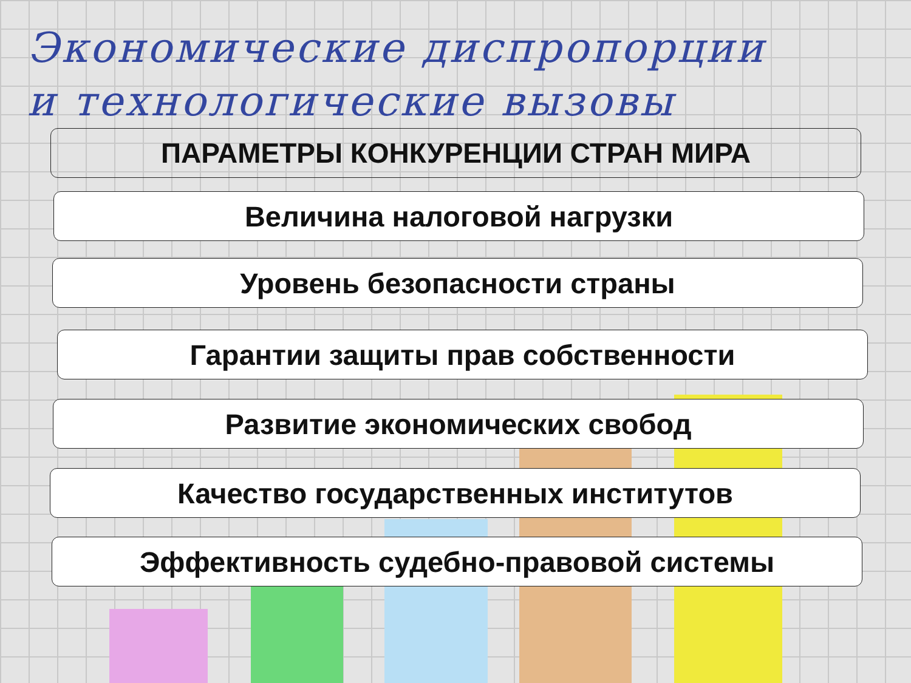Экономические диспропорции
и технологические вызовы
ПАРАМЕТРЫ КОНКУРЕНЦИИ СТРАН МИРА
Величина налоговой нагрузки
Уровень безопасности страны
Гарантии защиты прав собственности
Развитие экономических свобод
Качество государственных институтов
Эффективность судебно-правовой системы